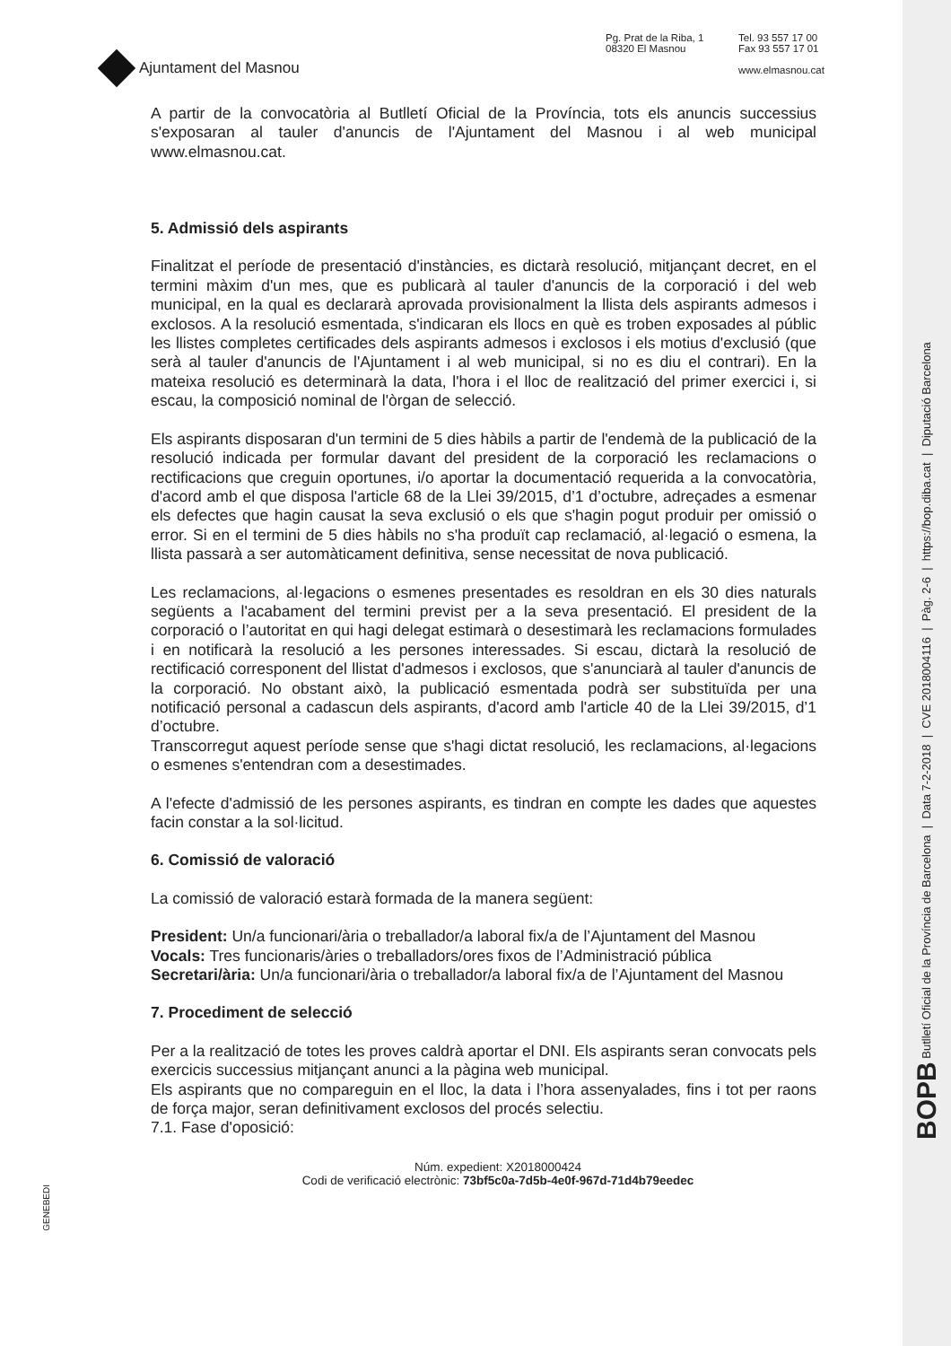BOPB Butlletí Oficial de la Província de Barcelona | Data 7-2-2018 | CVE 2018004116 | Pàg. 2-6 | https://bop.diba.cat | Diputació Barcelona
Ajuntament del Masnou
Pg. Prat de la Riba, 1
08320 El Masnou
Tel. 93 557 17 00
Fax 93 557 17 01
www.elmasnou.cat
A partir de la convocatòria al Butlletí Oficial de la Província, tots els anuncis successius s'exposaran al tauler d'anuncis de l'Ajuntament del Masnou i al web municipal www.elmasnou.cat.
5. Admissió dels aspirants
Finalitzat el període de presentació d'instàncies, es dictarà resolució, mitjançant decret, en el termini màxim d'un mes, que es publicarà al tauler d'anuncis de la corporació i del web municipal, en la qual es declararà aprovada provisionalment la llista dels aspirants admesos i exclosos. A la resolució esmentada, s'indicaran els llocs en què es troben exposades al públic les llistes completes certificades dels aspirants admesos i exclosos i els motius d'exclusió (que serà al tauler d'anuncis de l'Ajuntament i al web municipal, si no es diu el contrari). En la mateixa resolució es determinarà la data, l'hora i el lloc de realització del primer exercici i, si escau, la composició nominal de l'òrgan de selecció.
Els aspirants disposaran d'un termini de 5 dies hàbils a partir de l'endemà de la publicació de la resolució indicada per formular davant del president de la corporació les reclamacions o rectificacions que creguin oportunes, i/o aportar la documentació requerida a la convocatòria, d'acord amb el que disposa l'article 68 de la Llei 39/2015, d’1 d’octubre, adreçades a esmenar els defectes que hagin causat la seva exclusió o els que s'hagin pogut produir per omissió o error. Si en el termini de 5 dies hàbils no s'ha produït cap reclamació, al·legació o esmena, la llista passarà a ser automàticament definitiva, sense necessitat de nova publicació.
Les reclamacions, al·legacions o esmenes presentades es resoldran en els 30 dies naturals següents a l'acabament del termini previst per a la seva presentació. El president de la corporació o l’autoritat en qui hagi delegat estimarà o desestimarà les reclamacions formulades i en notificarà la resolució a les persones interessades. Si escau, dictarà la resolució de rectificació corresponent del llistat d'admesos i exclosos, que s'anunciarà al tauler d'anuncis de la corporació. No obstant això, la publicació esmentada podrà ser substituïda per una notificació personal a cadascun dels aspirants, d'acord amb l'article 40 de la Llei 39/2015, d’1 d’octubre.
Transcorregut aquest període sense que s'hagi dictat resolució, les reclamacions, al·legacions o esmenes s'entendran com a desestimades.
A l'efecte d'admissió de les persones aspirants, es tindran en compte les dades que aquestes facin constar a la sol·licitud.
6. Comissió de valoració
La comissió de valoració estarà formada de la manera següent:
President: Un/a funcionari/ària o treballador/a laboral fix/a de l’Ajuntament del Masnou
Vocals: Tres funcionaris/àries o treballadors/ores fixos de l’Administració pública
Secretari/ària: Un/a funcionari/ària o treballador/a laboral fix/a de l’Ajuntament del Masnou
7. Procediment de selecció
Per a la realització de totes les proves caldrà aportar el DNI. Els aspirants seran convocats pels exercicis successius mitjançant anunci a la pàgina web municipal.
Els aspirants que no compareguin en el lloc, la data i l’hora assenyalades, fins i tot per raons de força major, seran definitivament exclosos del procés selectiu.
7.1. Fase d'oposició:
Núm. expedient: X2018000424
Codi de verificació electrònic: 73bf5c0a-7d5b-4e0f-967d-71d4b79eedec
GENEBEDI